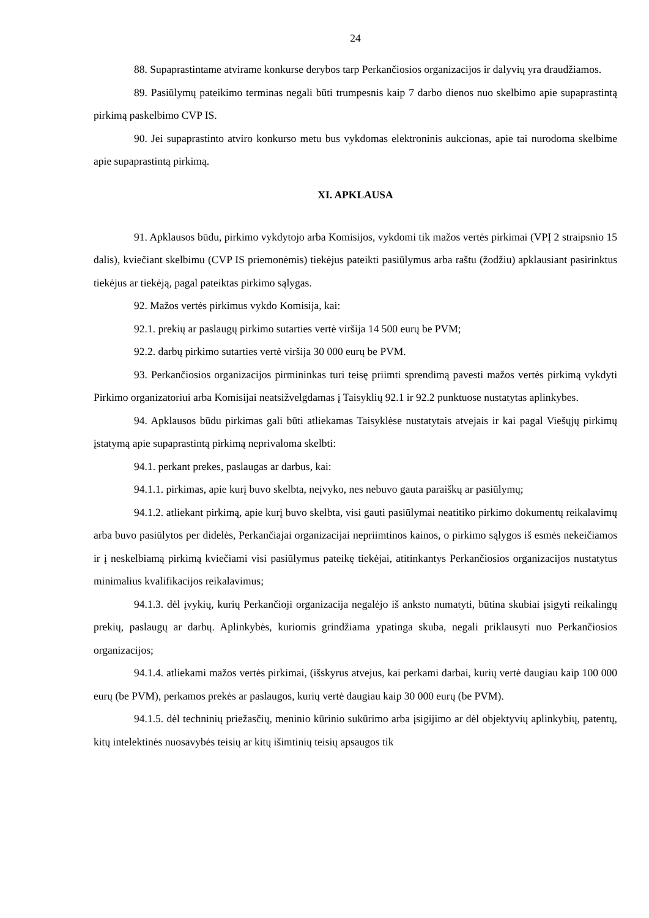24
88. Supaprastintame atvirame konkurse derybos tarp Perkančiosios organizacijos ir dalyvių yra draudžiamos.
89. Pasiūlymų pateikimo terminas negali būti trumpesnis kaip 7 darbo dienos nuo skelbimo apie supaprastintą pirkimą paskelbimo CVP IS.
90. Jei supaprastinto atviro konkurso metu bus vykdomas elektroninis aukcionas, apie tai nurodoma skelbime apie supaprastintą pirkimą.
XI. APKLAUSA
91. Apklausos būdu, pirkimo vykdytojo arba Komisijos, vykdomi tik mažos vertės pirkimai (VPĮ 2 straipsnio 15 dalis), kviečiant skelbimu (CVP IS priemonėmis) tiekėjus pateikti pasiūlymus arba raštu (žodžiu) apklausiant pasirinktus tiekėjus ar tiekėją, pagal pateiktas pirkimo sąlygas.
92. Mažos vertės pirkimus vykdo Komisija, kai:
92.1. prekių ar paslaugų pirkimo sutarties vertė viršija 14 500 eurų be PVM;
92.2. darbų pirkimo sutarties vertė viršija 30 000 eurų be PVM.
93. Perkančiosios organizacijos pirmininkas turi teisę priimti sprendimą pavesti mažos vertės pirkimą vykdyti Pirkimo organizatoriui arba Komisijai neatsižvelgdamas į Taisyklių 92.1 ir 92.2 punktuose nustatytas aplinkybes.
94. Apklausos būdu pirkimas gali būti atliekamas Taisyklėse nustatytais atvejais ir kai pagal Viešųjų pirkimų įstatymą apie supaprastintą pirkimą neprivaloma skelbti:
94.1. perkant prekes, paslaugas ar darbus, kai:
94.1.1. pirkimas, apie kurį buvo skelbta, neįvyko, nes nebuvo gauta paraiškų ar pasiūlymų;
94.1.2. atliekant pirkimą, apie kurį buvo skelbta, visi gauti pasiūlymai neatitiko pirkimo dokumentų reikalavimų arba buvo pasiūlytos per didelės, Perkančiajai organizacijai nepriimtinos kainos, o pirkimo sąlygos iš esmės nekeičiamos ir į neskelbiamą pirkimą kviečiami visi pasiūlymus pateikę tiekėjai, atitinkantys Perkančiosios organizacijos nustatytus minimalius kvalifikacijos reikalavimus;
94.1.3. dėl įvykių, kurių Perkančioji organizacija negalėjo iš anksto numatyti, būtina skubiai įsigyti reikalingų prekių, paslaugų ar darbų. Aplinkybės, kuriomis grindžiama ypatinga skuba, negali priklausyti nuo Perkančiosios organizacijos;
94.1.4. atliekami mažos vertės pirkimai, (išskyrus atvejus, kai perkami darbai, kurių vertė daugiau kaip 100 000 eurų (be PVM), perkamos prekės ar paslaugos, kurių vertė daugiau kaip 30 000 eurų (be PVM).
94.1.5. dėl techninių priežasčių, meninio kūrinio sukūrimo arba įsigijimo ar dėl objektyvių aplinkybių, patentų, kitų intelektinės nuosavybės teisių ar kitų išimtinių teisių apsaugos tik